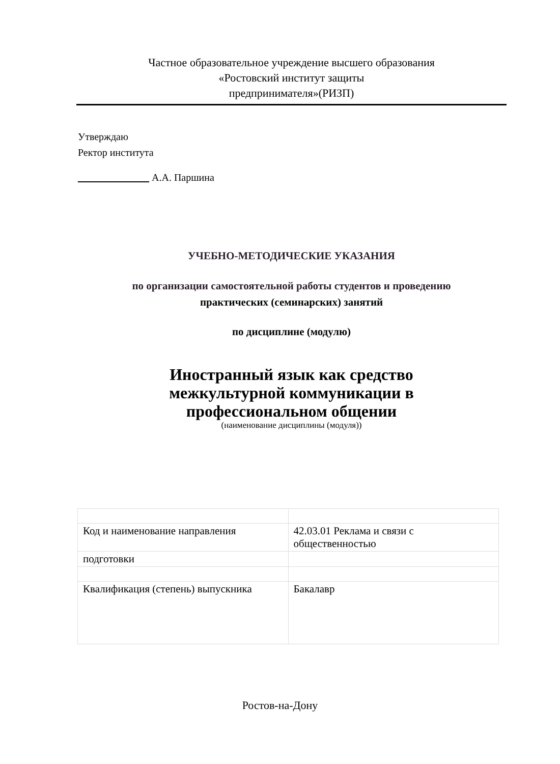Частное образовательное учреждение высшего образования
«Ростовский институт защиты
предпринимателя»(РИЗП)
Утверждаю
Ректор института
______________ А.А. Паршина
УЧЕБНО-МЕТОДИЧЕСКИЕ УКАЗАНИЯ
по организации самостоятельной работы студентов и проведению
практических (семинарских) занятий
по дисциплине (модулю)
Иностранный язык как средство
межкультурной коммуникации в
профессиональном общении
(наименование дисциплины (модуля))
| Код и наименование направления | 42.03.01 Реклама и связи с общественностью |
| подготовки | |
| Квалификация (степень) выпускника | Бакалавр |
Ростов-на-Дону